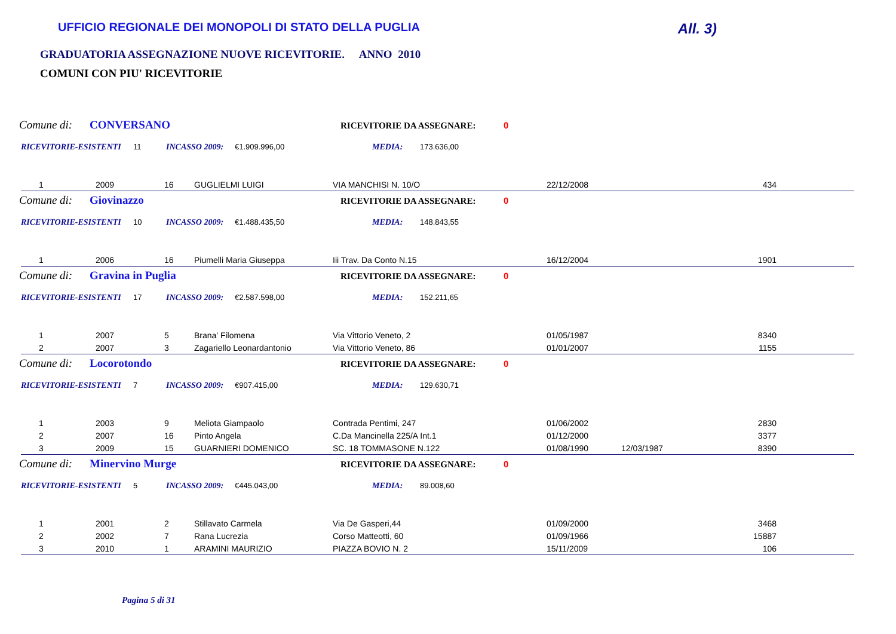UFFICIO REGIONALE DEI MONOPOLI DI STATO DELLA PUGLIA All. 3)
GRADUATORIA ASSEGNAZIONE NUOVE RICEVITORIE. ANNO 2010
COMUNI CON PIU' RICEVITORIE
Comune di: CONVERSANO RICEVITORIE DA ASSEGNARE: 0
RICEVITORIE-ESISTENTI 11 INCASSO 2009: €1.909.996,00 MEDIA: 173.636,00
| 1 | 2009 | 16 | GUGLIELMI LUIGI | VIA MANCHISI N. 10/O | 22/12/2008 | | 434 | |
Comune di: Giovinazzo RICEVITORIE DA ASSEGNARE: 0
RICEVITORIE-ESISTENTI 10 INCASSO 2009: €1.488.435,50 MEDIA: 148.843,55
| 1 | 2006 | 16 | Piumelli Maria Giuseppa | Iii Trav. Da Conto N.15 | 16/12/2004 | | 1901 | |
Comune di: Gravina in Puglia RICEVITORIE DA ASSEGNARE: 0
RICEVITORIE-ESISTENTI 17 INCASSO 2009: €2.587.598,00 MEDIA: 152.211,65
| 1 | 2007 | 5 | Brana' Filomena | Via Vittorio Veneto, 2 | 01/05/1987 | | 8340 | |
| 2 | 2007 | 3 | Zagariello Leonardantonio | Via Vittorio Veneto, 86 | 01/01/2007 | | 1155 | |
Comune di: Locorotondo RICEVITORIE DA ASSEGNARE: 0
RICEVITORIE-ESISTENTI 7 INCASSO 2009: €907.415,00 MEDIA: 129.630,71
| 1 | 2003 | 9 | Meliota Giampaolo | Contrada Pentimi, 247 | 01/06/2002 | | 2830 | |
| 2 | 2007 | 16 | Pinto Angela | C.Da Mancinella 225/A Int.1 | 01/12/2000 | | 3377 | |
| 3 | 2009 | 15 | GUARNIERI DOMENICO | SC. 18 TOMMASONE N.122 | 01/08/1990 | 12/03/1987 | 8390 | |
Comune di: Minervino Murge RICEVITORIE DA ASSEGNARE: 0
RICEVITORIE-ESISTENTI 5 INCASSO 2009: €445.043,00 MEDIA: 89.008,60
| 1 | 2001 | 2 | Stillavato Carmela | Via De Gasperi,44 | 01/09/2000 | | 3468 | |
| 2 | 2002 | 7 | Rana Lucrezia | Corso Matteotti, 60 | 01/09/1966 | | 15887 | |
| 3 | 2010 | 1 | ARAMINI MAURIZIO | PIAZZA BOVIO N. 2 | 15/11/2009 | | 106 | |
Pagina 5 di 31